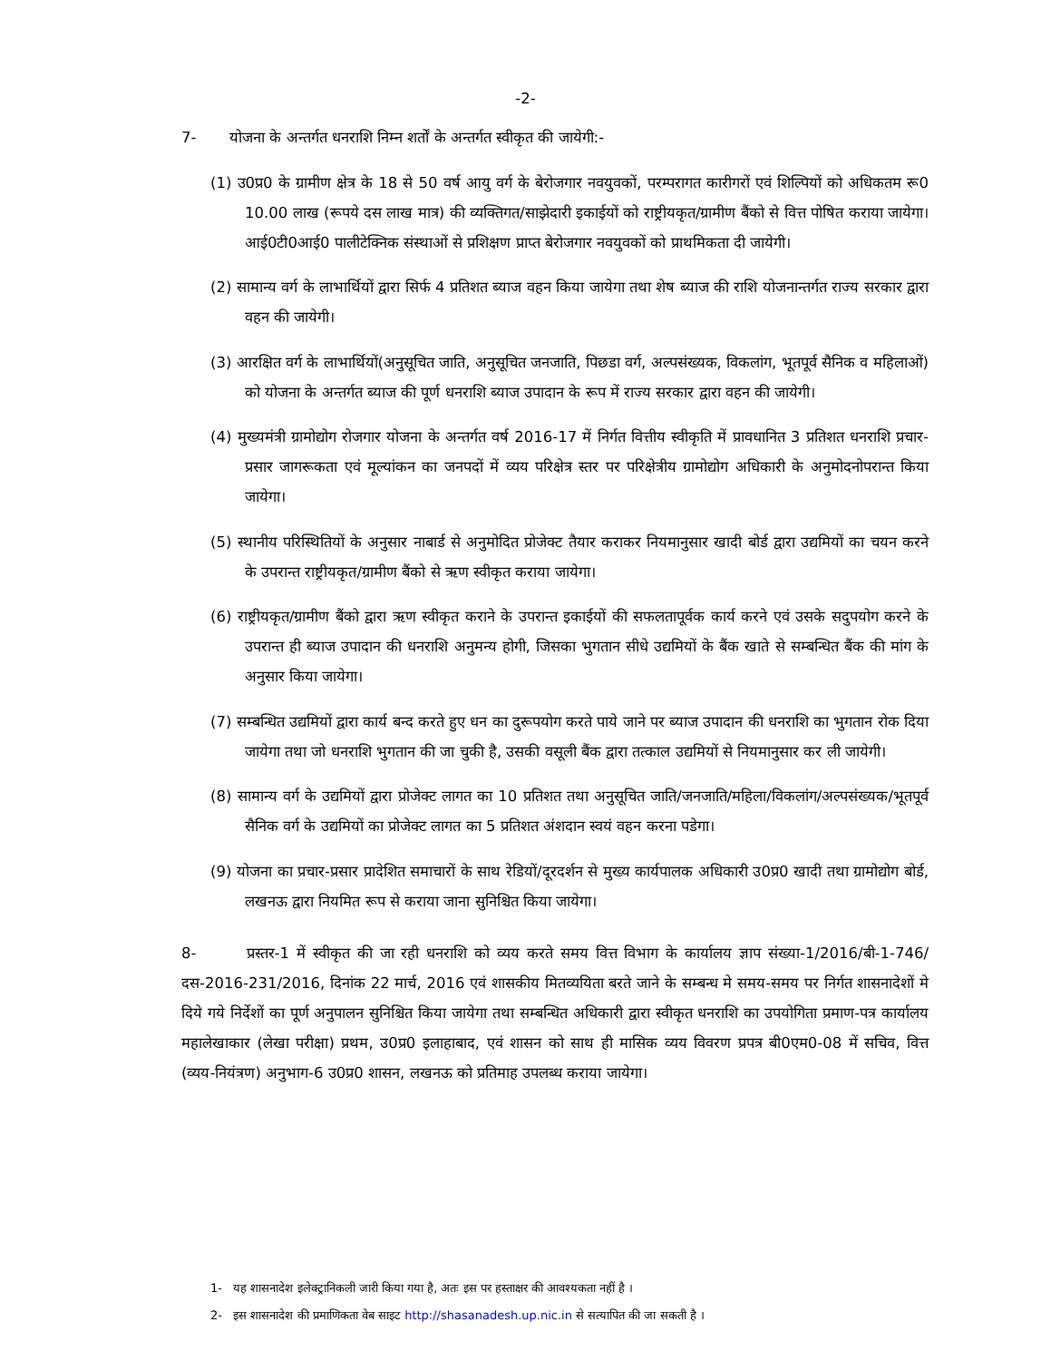-2-
7- योजना के अन्तर्गत धनराशि निम्न शर्तों के अन्तर्गत स्वीकृत की जायेगी:-
(1) उ0प्र0 के ग्रामीण क्षेत्र के 18 से 50 वर्ष आयु वर्ग के बेरोजगार नवयुवकों, परम्परागत कारीगरों एवं शिल्पियों को अधिकतम रू0 10.00 लाख (रूपये दस लाख मात्र) की व्यक्तिगत/साझेदारी इकाईयों को राष्ट्रीयकृत/ग्रामीण बैंको से वित्त पोषित कराया जायेगा। आई0टी0आई0 पालीटेक्निक संस्थाओं से प्रशिक्षण प्राप्त बेरोजगार नवयुवकों को प्राथमिकता दी जायेगी।
(2) सामान्य वर्ग के लाभार्थियों द्वारा सिर्फ 4 प्रतिशत ब्याज वहन किया जायेगा तथा शेष ब्याज की राशि योजनान्तर्गत राज्य सरकार द्वारा वहन की जायेगी।
(3) आरक्षित वर्ग के लाभार्थियों(अनुसूचित जाति, अनुसूचित जनजाति, पिछडा वर्ग, अल्पसंख्यक, विकलांग, भूतपूर्व सैनिक व महिलाओं) को योजना के अन्तर्गत ब्याज की पूर्ण धनराशि ब्याज उपादान के रूप में राज्य सरकार द्वारा वहन की जायेगी।
(4) मुख्यमंत्री ग्रामोद्योग रोजगार योजना के अन्तर्गत वर्ष 2016-17 में निर्गत वित्तीय स्वीकृति में प्रावधानित 3 प्रतिशत धनराशि प्रचार-प्रसार जागरूकता एवं मूल्यांकन का जनपदों में व्यय परिक्षेत्र स्तर पर परिक्षेत्रीय ग्रामोद्योग अधिकारी के अनुमोदनोपरान्त किया जायेगा।
(5) स्थानीय परिस्थितियों के अनुसार नाबार्ड से अनुमोदित प्रोजेक्ट तैयार कराकर नियमानुसार खादी बोर्ड द्वारा उद्यमियों का चयन करने के उपरान्त राष्ट्रीयकृत/ग्रामीण बैंको से ऋण स्वीकृत कराया जायेगा।
(6) राष्ट्रीयकृत/ग्रामीण बैंको द्वारा ऋण स्वीकृत कराने के उपरान्त इकाईयों की सफलतापूर्वक कार्य करने एवं उसके सदुपयोग करने के उपरान्त ही ब्याज उपादान की धनराशि अनुमन्य होगी, जिसका भुगतान सीधे उद्यमियों के बैंक खाते से सम्बन्धित बैंक की मांग के अनुसार किया जायेगा।
(7) सम्बन्धित उद्यमियों द्वारा कार्य बन्द करते हुए धन का दुरूपयोग करते पाये जाने पर ब्याज उपादान की धनराशि का भुगतान रोक दिया जायेगा तथा जो धनराशि भुगतान की जा चुकी है, उसकी वसूली बैंक द्वारा तत्काल उद्यमियों से नियमानुसार कर ली जायेगी।
(8) सामान्य वर्ग के उद्यमियों द्वारा प्रोजेक्ट लागत का 10 प्रतिशत तथा अनुसूचित जाति/जनजाति/महिला/विकलांग/अल्पसंख्यक/भूतपूर्व सैनिक वर्ग के उद्यमियों का प्रोजेक्ट लागत का 5 प्रतिशत अंशदान स्वयं वहन करना पडेगा।
(9) योजना का प्रचार-प्रसार प्रादेशित समाचारों के साथ रेडियों/दूरदर्शन से मुख्य कार्यपालक अधिकारी उ0प्र0 खादी तथा ग्रामोद्योग बोर्ड, लखनऊ द्वारा नियमित रूप से कराया जाना सुनिश्चित किया जायेगा।
8- प्रस्तर-1 में स्वीकृत की जा रही धनराशि को व्यय करते समय वित्त विभाग के कार्यालय ज्ञाप संख्या-1/2016/बी-1-746/दस-2016-231/2016, दिनांक 22 मार्च, 2016 एवं शासकीय मितव्ययिता बरते जाने के सम्बन्ध मे समय-समय पर निर्गत शासनादेशों मे दिये गये निर्देशों का पूर्ण अनुपालन सुनिश्चित किया जायेगा तथा सम्बन्धित अधिकारी द्वारा स्वीकृत धनराशि का उपयोगिता प्रमाण-पत्र कार्यालय महालेखाकार (लेखा परीक्षा) प्रथम, उ0प्र0 इलाहाबाद, एवं शासन को साथ ही मासिक व्यय विवरण प्रपत्र बी0एम0-08 में सचिव, वित्त (व्यय-नियंत्रण) अनुभाग-6 उ0प्र0 शासन, लखनऊ को प्रतिमाह उपलब्ध कराया जायेगा।
1- यह शासनादेश इलेक्ट्रानिकली जारी किया गया है, अतः इस पर हस्ताक्षर की आवश्यकता नहीं है ।
2- इस शासनादेश की प्रमाणिकता वेब साइट http://shasanadesh.up.nic.in से सत्यापित की जा सकती है ।